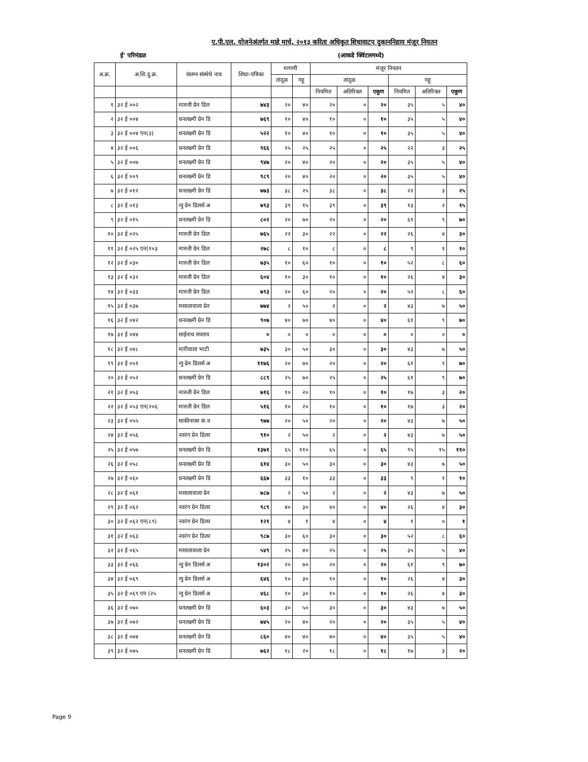ए.पी.एल. योजनेअंतर्गत माहे मार्च, २०१३ करिता अधिकृत शिधावाटप दुकाननिहाय मंजूर नियतन
ई' परिमंडळ (आकडे क्विंटलमध्ये)
| अ.क्र. | अ.शि.दु.क्र. | संलग्न संस्थेचे नाव | शिधा-पत्रिका | मागणी | | मंजूर नियतन | | | | | |
| --- | --- | --- | --- | --- | --- | --- | --- | --- | --- | --- | --- |
| | | | | तांदूळ | गहू | तांदूळ | | | गहू | | |
| | | | | | | नियमित | अतिरिक्त | एकूण | नियमित | अतिरिक्त | एकूण |
| १ | ३२ ई ००२ | मारुती ग्रेन डिल | ७४३ | २० | ४० | २० | ० | २० | ३५ | ५ | ४० |
| २ | ३२ ई ००४ | धनलक्ष्मी ग्रेन डि | ७६९ | १० | ४० | १० | ० | १० | ३५ | ५ | ४० |
| ३ | ३२ ई ००४ एन(३) | धनलक्ष्मी ग्रेन डि | ५२२ | १० | ४० | १० | ० | १० | ३५ | ५ | ४० |
| ४ | ३२ ई ००६ | धनलक्ष्मी ग्रेन डि | ९६६ | २५ | २५ | २५ | ० | २५ | २२ | ३ | २५ |
| ५ | ३२ ई ००७ | धनलक्ष्मी ग्रेन डि | ९४७ | २० | ४० | २० | ० | २० | ३५ | ५ | ४० |
| ६ | ३२ ई ००९ | धनलक्ष्मी ग्रेन डि | ९८९ | २० | ४० | २० | ० | २० | ३५ | ५ | ४० |
| ७ | ३२ ई ०१२ | धनलक्ष्मी ग्रेन डि | ७७३ | ३८ | २५ | ३८ | ० | ३८ | २२ | ३ | २५ |
| ८ | ३२ ई ०१३ | न्यु ग्रेन डिलर्स अ | ७९३ | ३९ | १५ | ३९ | ० | ३९ | १३ | २ | १५ |
| ९ | ३२ ई ०१५ | धनलक्ष्मी ग्रेन डि | ८०२ | २० | ७० | २० | ० | २० | ६१ | ९ | ७० |
| १० | ३२ ई ०२५ | मारुती ग्रेन डिल | ७६५ | २२ | ३० | २२ | ० | २२ | २६ | ४ | ३० |
| ११ | ३२ ई ०२५ एन(१०३ | मारुती ग्रेन डिल | २७८ | ८ | १० | ८ | ० | ८ | ९ | १ | १० |
| १२ | ३२ ई ०३० | मारुती ग्रेन डिल | ७३५ | १० | ६० | १० | ० | १० | ५२ | ८ | ६० |
| १३ | ३२ ई ०३२ | मारुती ग्रेन डिल | ६०४ | १० | ३० | १० | ० | १० | २६ | ४ | ३० |
| १४ | ३२ ई ०३३ | मारुती ग्रेन डिल | ७९३ | २० | ६० | २० | ० | २० | ५२ | ८ | ६० |
| १५ | ३२ ई ०३७ | मसालावाला ग्रेन | ७७४ | २ | ५० | २ | ० | २ | ४३ | ७ | ५० |
| १६ | ३२ ई ०४२ | धनलक्ष्मी ग्रेन डि | ९०७ | ४० | ७० | ४० | ० | ४० | ६१ | ९ | ७० |
| १७ | ३२ ई ०४४ | साईनाथ सप्लाय | ० | ० | ० | ० | ० | ० | ० | ० | ० |
| १८ | ३२ ई ०४८ | मारीवाला भाटी | ७३५ | ३० | ५० | ३० | ० | ३० | ४३ | ७ | ५० |
| १९ | ३२ ई ०५१ | न्यु ग्रेन डिलर्स अ | ११७६ | २० | ७० | २० | ० | २० | ६१ | ९ | ७० |
| २० | ३२ ई ०५२ | धनलक्ष्मी ग्रेन डि | ८८९ | २५ | ७० | २५ | ० | २५ | ६१ | ९ | ७० |
| २१ | ३२ ई ०५३ | मारुती ग्रेन डिल | ७१६ | १० | २० | १० | ० | १० | १७ | ३ | २० |
| २२ | ३२ ई ०५३ एन(२०६ | मारुती ग्रेन डिल | ५१६ | १० | २० | १० | ० | १० | १७ | ३ | २० |
| २३ | ३२ ई ०५५ | साकीनाका कं.व | ९७७ | २० | ५० | २० | ० | २० | ४३ | ७ | ५० |
| २४ | ३२ ई ०५६ | नवरंग ग्रेन डिलर | ९१० | २ | ५० | २ | ० | २ | ४३ | ७ | ५० |
| २५ | ३२ ई ०५७ | धनलक्ष्मी ग्रेन डि | १३७१ | ६५ | ११० | ६५ | ० | ६५ | ९५ | १५ | ११० |
| २६ | ३२ ई ०५८ | धनलक्ष्मी ग्रेन डि | ६१४ | ३० | ५० | ३० | ० | ३० | ४३ | ७ | ५० |
| २७ | ३२ ई ०६० | धनलक्ष्मी ग्रेन डि | ६६७ | ३३ | १० | ३३ | ० | ३३ | ९ | १ | १० |
| २८ | ३२ ई ०६१ | मसालावाला ग्रेन | ७८७ | २ | ५० | २ | ० | २ | ४३ | ७ | ५० |
| २९ | ३२ ई ०६२ | नवरंग ग्रेन डिलर | ९८९ | ४० | ३० | ४० | ० | ४० | २६ | ४ | ३० |
| ३० | ३२ ई ०६२ एन(८९) | नवरंग ग्रेन डिलर | १२१ | ४ | १ | ४ | ० | ४ | १ | ० | १ |
| ३१ | ३२ ई ०६३ | नवरंग ग्रेन डिलर | ९८७ | ३० | ६० | ३० | ० | ३० | ५२ | ८ | ६० |
| ३२ | ३२ ई ०६५ | मसालावाला ग्रेन | ५४९ | २५ | ४० | २५ | ० | २५ | ३५ | ५ | ४० |
| ३३ | ३२ ई ०६६ | न्यु ग्रेन डिलर्स अ | १३०२ | २० | ७० | २० | ० | २० | ६१ | ९ | ७० |
| ३४ | ३२ ई ०६९ | न्यु ग्रेन डिलर्स अ | ६४६ | १० | ३० | १० | ० | १० | २६ | ४ | ३० |
| ३५ | ३२ ई ०६९ एन (२५ | न्यु ग्रेन डिलर्स अ | ४६८ | १० | ३० | १० | ० | १० | २६ | ४ | ३० |
| ३६ | ३२ ई ०७० | धनलक्ष्मी ग्रेन डि | ६०३ | ३० | ५० | ३० | ० | ३० | ४३ | ७ | ५० |
| ३७ | ३२ ई ०७२ | धनलक्ष्मी ग्रेन डि | ७४५ | २० | ४० | २० | ० | २० | ३५ | ५ | ४० |
| ३८ | ३२ ई ०७४ | धनलक्ष्मी ग्रेन डि | ८६० | ४० | ४० | ४० | ० | ४० | ३५ | ५ | ४० |
| ३९ | ३२ ई ०७५ | धनलक्ष्मी ग्रेन डि | ७६२ | १८ | २० | १८ | ० | १८ | १७ | ३ | २० |
Page 9